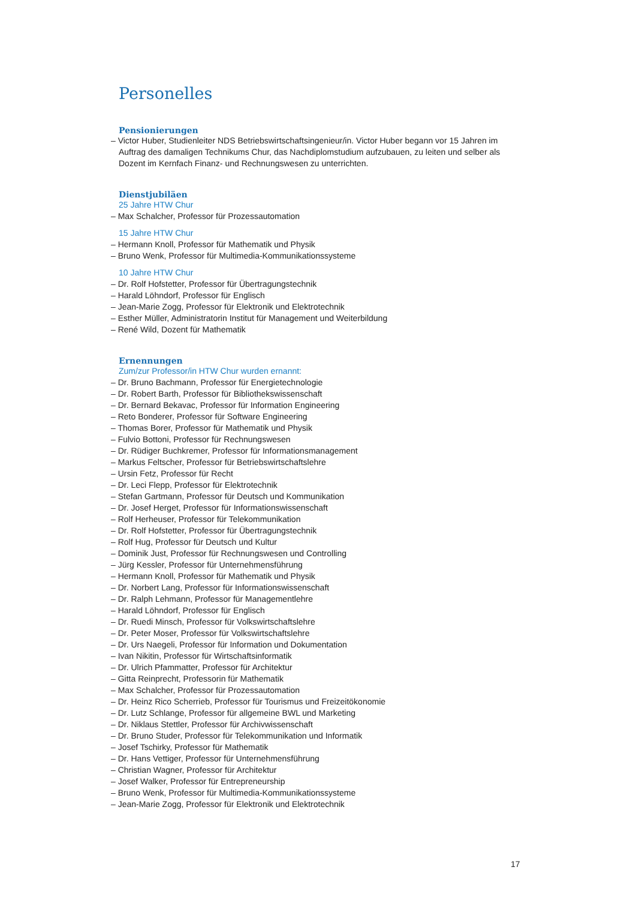Personelles
Pensionierungen
– Victor Huber, Studienleiter NDS Betriebswirtschaftsingenieur/in. Victor Huber begann vor 15 Jahren im Auftrag des damaligen Technikums Chur, das Nachdiplomstudium aufzubauen, zu leiten und selber als Dozent im Kernfach Finanz- und Rechnungswesen zu unterrichten.
Dienstjubiläen
25 Jahre HTW Chur
– Max Schalcher, Professor für Prozessautomation
15 Jahre HTW Chur
– Hermann Knoll, Professor für Mathematik und Physik
– Bruno Wenk, Professor für Multimedia-Kommunikationssysteme
10 Jahre HTW Chur
– Dr. Rolf Hofstetter, Professor für Übertragungstechnik
– Harald Löhndorf, Professor für Englisch
– Jean-Marie Zogg, Professor für Elektronik und Elektrotechnik
– Esther Müller, Administratorin Institut für Management und Weiterbildung
– René Wild, Dozent für Mathematik
Ernennungen
Zum/zur Professor/in HTW Chur wurden ernannt:
– Dr. Bruno Bachmann, Professor für Energietechnologie
– Dr. Robert Barth, Professor für Bibliothekswissenschaft
– Dr. Bernard Bekavac, Professor für Information Engineering
– Reto Bonderer, Professor für Software Engineering
– Thomas Borer, Professor für Mathematik und Physik
– Fulvio Bottoni, Professor für Rechnungswesen
– Dr. Rüdiger Buchkremer, Professor für Informationsmanagement
– Markus Feltscher, Professor für Betriebswirtschaftslehre
– Ursin Fetz, Professor für Recht
– Dr. Leci Flepp, Professor für Elektrotechnik
– Stefan Gartmann, Professor für Deutsch und Kommunikation
– Dr. Josef Herget, Professor für Informationswissenschaft
– Rolf Herheuser, Professor für Telekommunikation
– Dr. Rolf Hofstetter, Professor für Übertragungstechnik
– Rolf Hug, Professor für Deutsch und Kultur
– Dominik Just, Professor für Rechnungswesen und Controlling
– Jürg Kessler, Professor für Unternehmensführung
– Hermann Knoll, Professor für Mathematik und Physik
– Dr. Norbert Lang, Professor für Informationswissenschaft
– Dr. Ralph Lehmann, Professor für Managementlehre
– Harald Löhndorf, Professor für Englisch
– Dr. Ruedi Minsch, Professor für Volkswirtschaftslehre
– Dr. Peter Moser, Professor für Volkswirtschaftslehre
– Dr. Urs Naegeli, Professor für Information und Dokumentation
– Ivan Nikitin, Professor für Wirtschaftsinformatik
– Dr. Ulrich Pfammatter, Professor für Architektur
– Gitta Reinprecht, Professorin für Mathematik
– Max Schalcher, Professor für Prozessautomation
– Dr. Heinz Rico Scherrieb, Professor für Tourismus und Freizeitökonomie
– Dr. Lutz Schlange, Professor für allgemeine BWL und Marketing
– Dr. Niklaus Stettler, Professor für Archivwissenschaft
– Dr. Bruno Studer, Professor für Telekommunikation und Informatik
– Josef Tschirky, Professor für Mathematik
– Dr. Hans Vettiger, Professor für Unternehmensführung
– Christian Wagner, Professor für Architektur
– Josef Walker, Professor für Entrepreneurship
– Bruno Wenk, Professor für Multimedia-Kommunikationssysteme
– Jean-Marie Zogg, Professor für Elektronik und Elektrotechnik
17